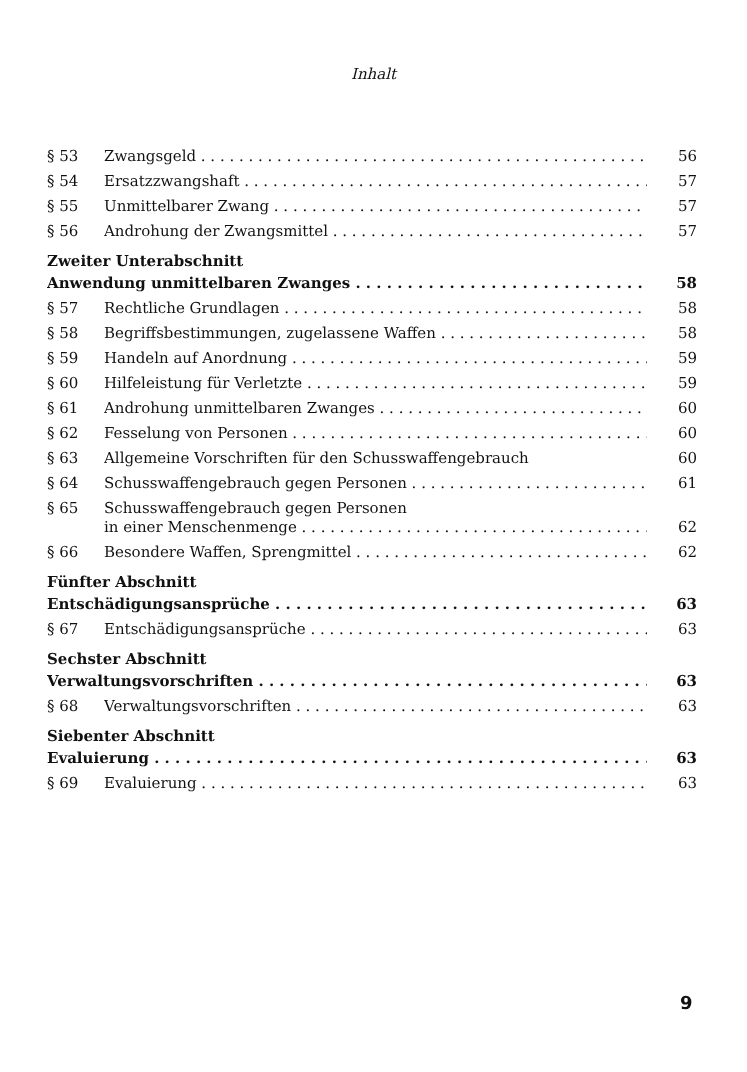Inhalt
§ 53 Zwangsgeld 56
§ 54 Ersatzzwangshaft 57
§ 55 Unmittelbarer Zwang 57
§ 56 Androhung der Zwangsmittel 57
Zweiter Unterabschnitt
Anwendung unmittelbaren Zwanges 58
§ 57 Rechtliche Grundlagen 58
§ 58 Begriffsbestimmungen, zugelassene Waffen 58
§ 59 Handeln auf Anordnung 59
§ 60 Hilfeleistung für Verletzte 59
§ 61 Androhung unmittelbaren Zwanges 60
§ 62 Fesselung von Personen 60
§ 63 Allgemeine Vorschriften für den Schusswaffengebrauch 60
§ 64 Schusswaffengebrauch gegen Personen 61
§ 65 Schusswaffengebrauch gegen Personen
in einer Menschenmenge 62
§ 66 Besondere Waffen, Sprengmittel 62
Fünfter Abschnitt
Entschädigungsansprüche 63
§ 67 Entschädigungsansprüche 63
Sechster Abschnitt
Verwaltungsvorschriften 63
§ 68 Verwaltungsvorschriften 63
Siebenter Abschnitt
Evaluierung 63
§ 69 Evaluierung 63
9